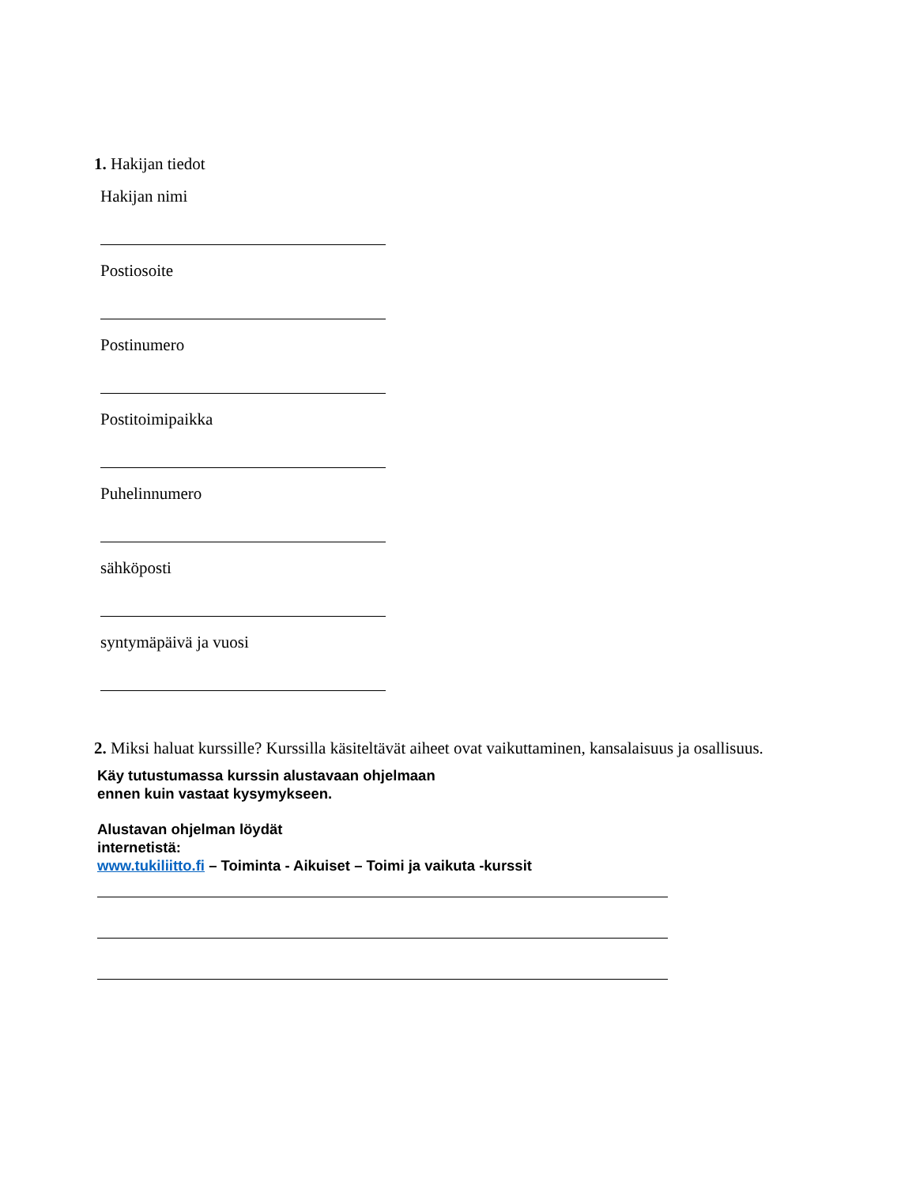1. Hakijan tiedot
Hakijan nimi
Postiosoite
Postinumero
Postitoimipaikka
Puhelinnumero
sähköposti
syntymäpäivä ja vuosi
2. Miksi haluat kurssille? Kurssilla käsiteltävät aiheet ovat vaikuttaminen, kansalaisuus ja osallisuus.
Käy tutustumassa kurssin alustavaan ohjelmaan
ennen kuin vastaat kysymykseen.
Alustavan ohjelman löydät
internetistä:
www.tukiliitto.fi – Toiminta - Aikuiset – Toimi ja vaikuta -kurssit